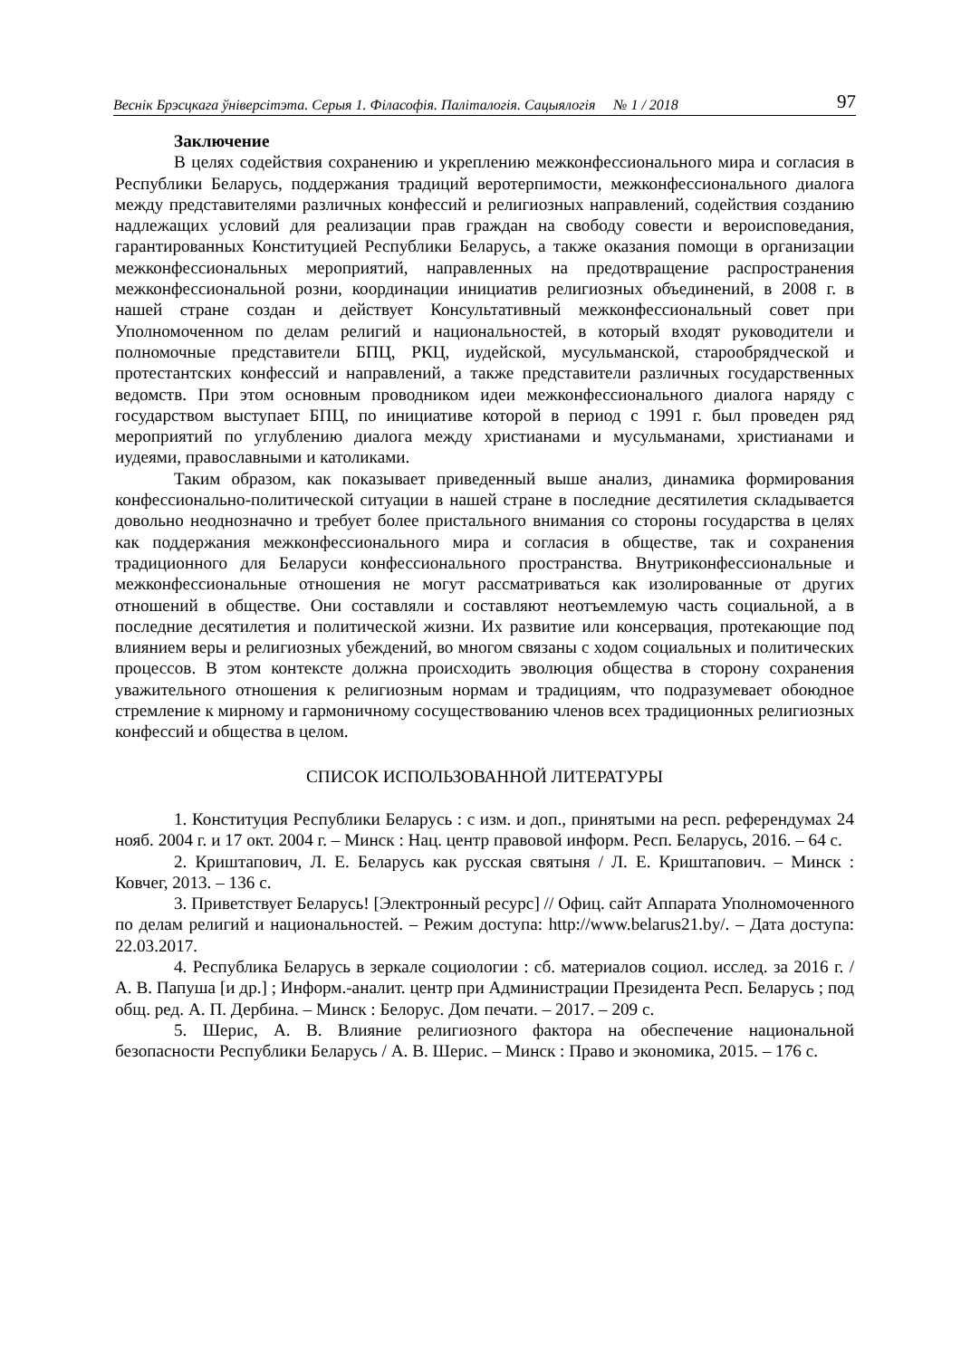Веснік Брэсцкага ўніверсітэта. Серыя 1. Філасофія. Паліталогія. Сацыялогія № 1 / 2018 97
Заключение
В целях содействия сохранению и укреплению межконфессионального мира и согласия в Республики Беларусь, поддержания традиций веротерпимости, межконфессионального диалога между представителями различных конфессий и религиозных направлений, содействия созданию надлежащих условий для реализации прав граждан на свободу совести и вероисповедания, гарантированных Конституцией Республики Беларусь, а также оказания помощи в организации межконфессиональных мероприятий, направленных на предотвращение распространения межконфессиональной розни, координации инициатив религиозных объединений, в 2008 г. в нашей стране создан и действует Консультативный межконфессиональный совет при Уполномоченном по делам религий и национальностей, в который входят руководители и полномочные представители БПЦ, РКЦ, иудейской, мусульманской, старообрядческой и протестантских конфессий и направлений, а также представители различных государственных ведомств. При этом основным проводником идеи межконфессионального диалога наряду с государством выступает БПЦ, по инициативе которой в период с 1991 г. был проведен ряд мероприятий по углублению диалога между христианами и мусульманами, христианами и иудеями, православными и католиками.
Таким образом, как показывает приведенный выше анализ, динамика формирования конфессионально-политической ситуации в нашей стране в последние десятилетия складывается довольно неоднозначно и требует более пристального внимания со стороны государства в целях как поддержания межконфессионального мира и согласия в обществе, так и сохранения традиционного для Беларуси конфессионального пространства. Внутриконфессиональные и межконфессиональные отношения не могут рассматриваться как изолированные от других отношений в обществе. Они составляли и составляют неотъемлемую часть социальной, а в последние десятилетия и политической жизни. Их развитие или консервация, протекающие под влиянием веры и религиозных убеждений, во многом связаны с ходом социальных и политических процессов. В этом контексте должна происходить эволюция общества в сторону сохранения уважительного отношения к религиозным нормам и традициям, что подразумевает обоюдное стремление к мирному и гармоничному сосуществованию членов всех традиционных религиозных конфессий и общества в целом.
СПИСОК ИСПОЛЬЗОВАННОЙ ЛИТЕРАТУРЫ
1. Конституция Республики Беларусь : с изм. и доп., принятыми на респ. референдумах 24 нояб. 2004 г. и 17 окт. 2004 г. – Минск : Нац. центр правовой информ. Респ. Беларусь, 2016. – 64 с.
2. Криштапович, Л. Е. Беларусь как русская святыня / Л. Е. Криштапович. – Минск : Ковчег, 2013. – 136 с.
3. Приветствует Беларусь! [Электронный ресурс] // Офиц. сайт Аппарата Уполномоченного по делам религий и национальностей. – Режим доступа: http://www.belarus21.by/. – Дата доступа: 22.03.2017.
4. Республика Беларусь в зеркале социологии : сб. материалов социол. исслед. за 2016 г. / А. В. Папуша [и др.] ; Информ.-аналит. центр при Администрации Президента Респ. Беларусь ; под общ. ред. А. П. Дербина. – Минск : Белорус. Дом печати. – 2017. – 209 с.
5. Шерис, А. В. Влияние религиозного фактора на обеспечение национальной безопасности Республики Беларусь / А. В. Шерис. – Минск : Право и экономика, 2015. – 176 с.